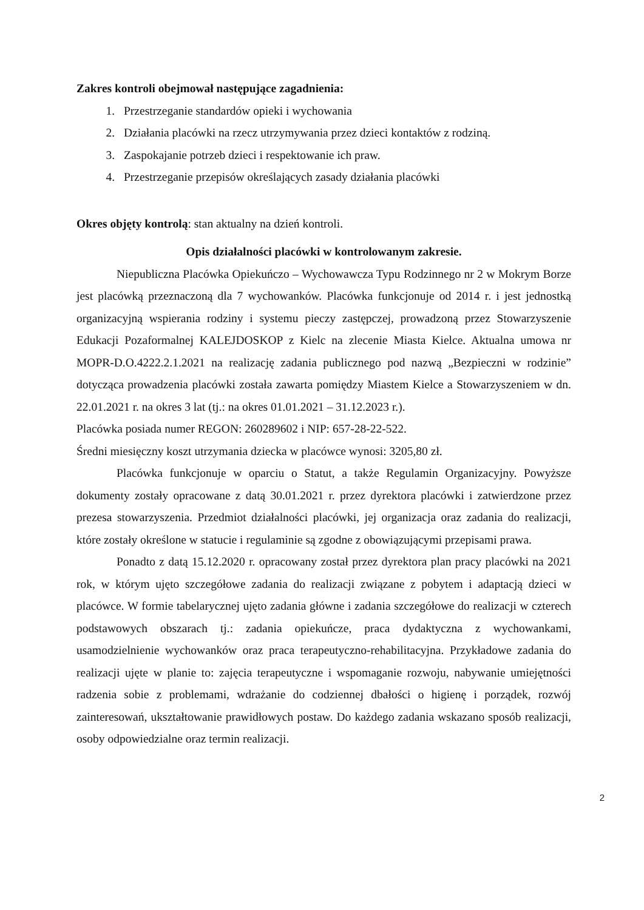Zakres kontroli obejmował następujące zagadnienia:
1. Przestrzeganie standardów opieki i wychowania
2. Działania placówki na rzecz utrzymywania przez dzieci kontaktów z rodziną.
3. Zaspokajanie potrzeb dzieci i respektowanie ich praw.
4. Przestrzeganie przepisów określających zasady działania placówki
Okres objęty kontrolą: stan aktualny na dzień kontroli.
Opis działalności placówki w kontrolowanym zakresie.
Niepubliczna Placówka Opiekuńczo – Wychowawcza Typu Rodzinnego nr 2 w Mokrym Borze jest placówką przeznaczoną dla 7 wychowanków. Placówka funkcjonuje od 2014 r. i jest jednostką organizacyjną wspierania rodziny i systemu pieczy zastępczej, prowadzoną przez Stowarzyszenie Edukacji Pozaformalnej KALEJDOSKOP z Kielc na zlecenie Miasta Kielce. Aktualna umowa nr MOPR-D.O.4222.2.1.2021 na realizację zadania publicznego pod nazwą „Bezpieczni w rodzinie” dotycząca prowadzenia placówki została zawarta pomiędzy Miastem Kielce a Stowarzyszeniem w dn. 22.01.2021 r. na okres 3 lat (tj.: na okres 01.01.2021 – 31.12.2023 r.).
Placówka posiada numer REGON: 260289602 i NIP: 657-28-22-522.
Średni miesięczny koszt utrzymania dziecka w placówce wynosi: 3205,80 zł.
Placówka funkcjonuje w oparciu o Statut, a także Regulamin Organizacyjny. Powyższe dokumenty zostały opracowane z datą 30.01.2021 r. przez dyrektora placówki i zatwierdzone przez prezesa stowarzyszenia. Przedmiot działalności placówki, jej organizacja oraz zadania do realizacji, które zostały określone w statucie i regulaminie są zgodne z obowiązującymi przepisami prawa.
Ponadto z datą 15.12.2020 r. opracowany został przez dyrektora plan pracy placówki na 2021 rok, w którym ujęto szczegółowe zadania do realizacji związane z pobytem i adaptacją dzieci w placówce. W formie tabelarycznej ujęto zadania główne i zadania szczegółowe do realizacji w czterech podstawowych obszarach tj.: zadania opiekuńcze, praca dydaktyczna z wychowankami, usamodzielnienie wychowanków oraz praca terapeutyczno-rehabilitacyjna. Przykładowe zadania do realizacji ujęte w planie to: zajęcia terapeutyczne i wspomaganie rozwoju, nabywanie umiejętności radzenia sobie z problemami, wdrażanie do codziennej dbałości o higienę i porządek, rozwój zainteresowań, ukształtowanie prawidłowych postaw. Do każdego zadania wskazano sposób realizacji, osoby odpowiedzialne oraz termin realizacji.
2